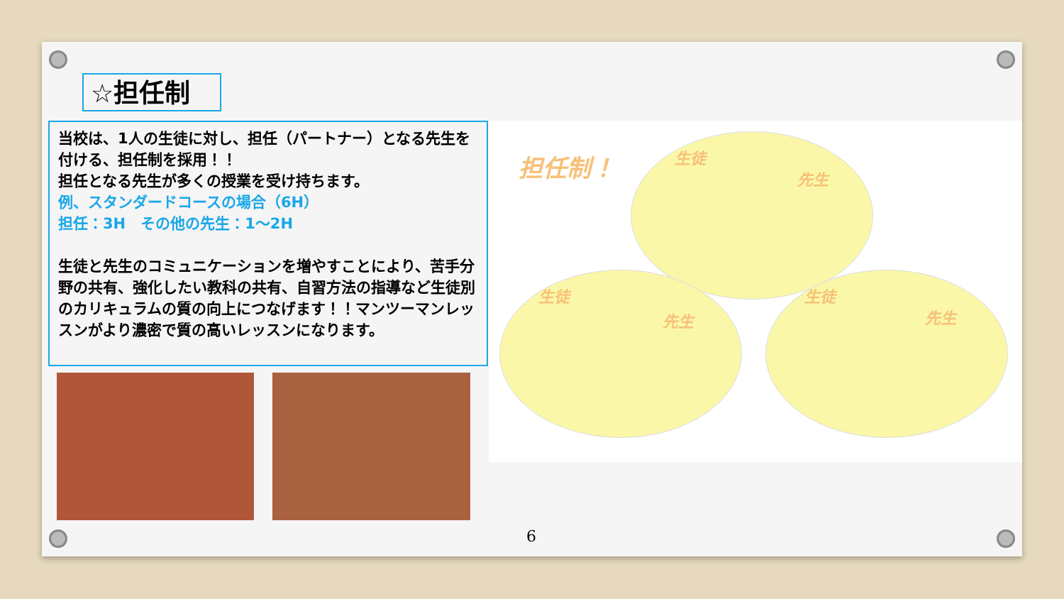☆担任制
当校は、1人の生徒に対し、担任（パートナー）となる先生を付ける、担任制を採用！！
担任となる先生が多くの授業を受け持ちます。
例、スタンダードコースの場合（6H）
担任：3H　その他の先生：1～2H
生徒と先生のコミュニケーションを増やすことにより、苦手分野の共有、強化したい教科の共有、自習方法の指導など生徒別のカリキュラムの質の向上につなげます！！マンツーマンレッスンがより濃密で質の高いレッスンになります。
担任制！ 生徒
先生
生徒
先生
生徒
先生
6